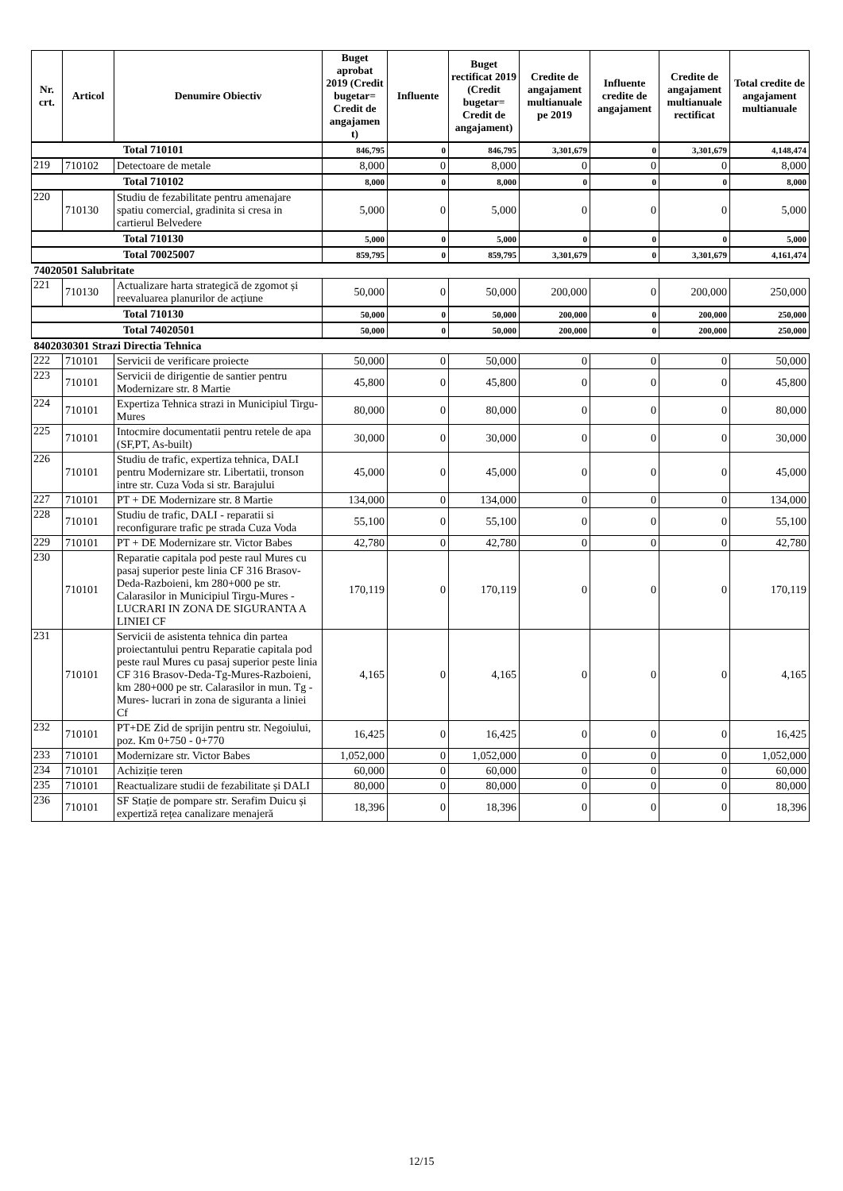| Nr. crt. | Articol | Denumire Obiectiv | Buget aprobat 2019 (Credit bugetar= Credit de angajamen t) | Influente | Buget rectificat 2019 (Credit bugetar= Credit de angajament) | Credite de angajament multianuale pe 2019 | Influente credite de angajament | Credite de angajament multianuale rectificat | Total credite de angajament multianuale |
| --- | --- | --- | --- | --- | --- | --- | --- | --- | --- |
| Total 710101 | | | 846,795 | 0 | 846,795 | 3,301,679 | 0 | 3,301,679 | 4,148,474 |
| 219 | 710102 | Detectoare de metale | 8,000 | 0 | 8,000 | 0 | 0 | 0 | 8,000 |
| Total 710102 | | | 8,000 | 0 | 8,000 | 0 | 0 | 0 | 8,000 |
| 220 | 710130 | Studiu de fezabilitate pentru amenajare spatiu comercial, gradinita si cresa in cartierul Belvedere | 5,000 | 0 | 5,000 | 0 | 0 | 0 | 5,000 |
| Total 710130 | | | 5,000 | 0 | 5,000 | 0 | 0 | 0 | 5,000 |
| Total 70025007 | | | 859,795 | 0 | 859,795 | 3,301,679 | 0 | 3,301,679 | 4,161,474 |
| 74020501 Salubritate | | | | | | | | | |
| 221 | 710130 | Actualizare harta strategică de zgomot și reevaluarea planurilor de acțiune | 50,000 | 0 | 50,000 | 200,000 | 0 | 200,000 | 250,000 |
| Total 710130 | | | 50,000 | 0 | 50,000 | 200,000 | 0 | 200,000 | 250,000 |
| Total 74020501 | | | 50,000 | 0 | 50,000 | 200,000 | 0 | 200,000 | 250,000 |
| 8402030301 Strazi Directia Tehnica | | | | | | | | | |
| 222 | 710101 | Servicii de verificare proiecte | 50,000 | 0 | 50,000 | 0 | 0 | 0 | 50,000 |
| 223 | 710101 | Servicii de dirigentie de santier pentru Modernizare str. 8 Martie | 45,800 | 0 | 45,800 | 0 | 0 | 0 | 45,800 |
| 224 | 710101 | Expertiza Tehnica strazi in Municipiul Tirgu-Mures | 80,000 | 0 | 80,000 | 0 | 0 | 0 | 80,000 |
| 225 | 710101 | Intocmire documentatii pentru retele de apa (SF,PT, As-built) | 30,000 | 0 | 30,000 | 0 | 0 | 0 | 30,000 |
| 226 | 710101 | Studiu de trafic, expertiza tehnica, DALI pentru Modernizare str. Libertatii, tronson intre str. Cuza Voda si str. Barajului | 45,000 | 0 | 45,000 | 0 | 0 | 0 | 45,000 |
| 227 | 710101 | PT + DE Modernizare str. 8 Martie | 134,000 | 0 | 134,000 | 0 | 0 | 0 | 134,000 |
| 228 | 710101 | Studiu de trafic, DALI - reparatii si reconfigurare trafic pe strada Cuza Voda | 55,100 | 0 | 55,100 | 0 | 0 | 0 | 55,100 |
| 229 | 710101 | PT + DE Modernizare str. Victor Babes | 42,780 | 0 | 42,780 | 0 | 0 | 0 | 42,780 |
| 230 | 710101 | Reparatie capitala pod peste raul Mures cu pasaj superior peste linia CF 316 Brasov-Deda-Razboieni, km 280+000 pe str. Calarasilor in Municipiul Tirgu-Mures - LUCRARI IN ZONA DE SIGURANTA A LINIEI CF | 170,119 | 0 | 170,119 | 0 | 0 | 0 | 170,119 |
| 231 | 710101 | Servicii de asistenta tehnica din partea proiectantului pentru Reparatie capitala pod peste raul Mures cu pasaj superior peste linia CF 316 Brasov-Deda-Tg-Mures-Razboieni, km 280+000 pe str. Calarasilor in mun. Tg -Mures- lucrari in zona de siguranta a liniei Cf | 4,165 | 0 | 4,165 | 0 | 0 | 0 | 4,165 |
| 232 | 710101 | PT+DE Zid de sprijin pentru str. Negoiului, poz. Km 0+750 - 0+770 | 16,425 | 0 | 16,425 | 0 | 0 | 0 | 16,425 |
| 233 | 710101 | Modernizare str. Victor Babes | 1,052,000 | 0 | 1,052,000 | 0 | 0 | 0 | 1,052,000 |
| 234 | 710101 | Achiziție teren | 60,000 | 0 | 60,000 | 0 | 0 | 0 | 60,000 |
| 235 | 710101 | Reactualizare studii de fezabilitate și DALI | 80,000 | 0 | 80,000 | 0 | 0 | 0 | 80,000 |
| 236 | 710101 | SF Stație de pompare str. Serafim Duicu și expertiză rețea canalizare menajeră | 18,396 | 0 | 18,396 | 0 | 0 | 0 | 18,396 |
12/15